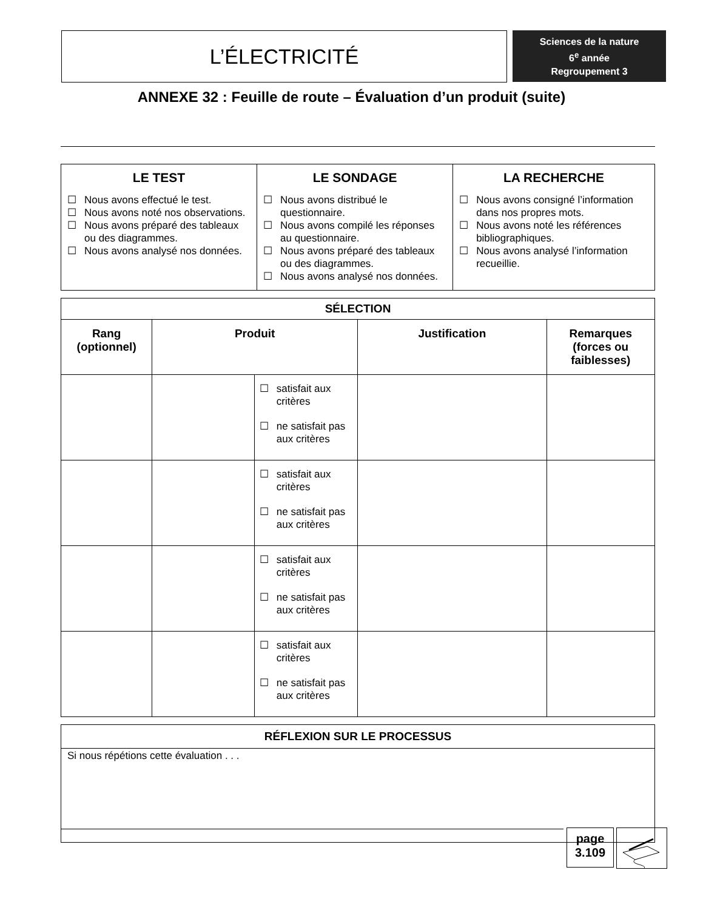L’ÉLECTRICITÉ
Sciences de la nature
6<sup>e</sup> année
Regroupement 3
ANNEXE 32 : Feuille de route – Évaluation d’un produit (suite)
| LE TEST ☐ Nous avons effectué le test. ☐ Nous avons noté nos observations. ☐ Nous avons préparé des tableaux ou des diagrammes. ☐ Nous avons analysé nos données. | LE SONDAGE ☐ Nous avons distribué le questionnaire. ☐ Nous avons compilé les réponses au questionnaire. ☐ Nous avons préparé des tableaux ou des diagrammes. ☐ Nous avons analysé nos données. | LA RECHERCHE ☐ Nous avons consigné l’information dans nos propres mots. ☐ Nous avons noté les références bibliographiques. ☐ Nous avons analysé l’information recueillie. |
| SÉLECTION | | | | |
| --- | --- | --- | --- | --- |
| Rang (optionnel) | Produit | | Justification | Remarques (forces ou faiblesses) |
| | | ☐ satisfait aux critères ☐ ne satisfait pas aux critères | | |
| | | ☐ satisfait aux critères ☐ ne satisfait pas aux critères | | |
| | | ☐ satisfait aux critères ☐ ne satisfait pas aux critères | | |
| | | ☐ satisfait aux critères ☐ ne satisfait pas aux critères | | |
| RÉFLEXION SUR LE PROCESSUS |
| --- |
| Si nous répétions cette évaluation . . . |
page
3.109